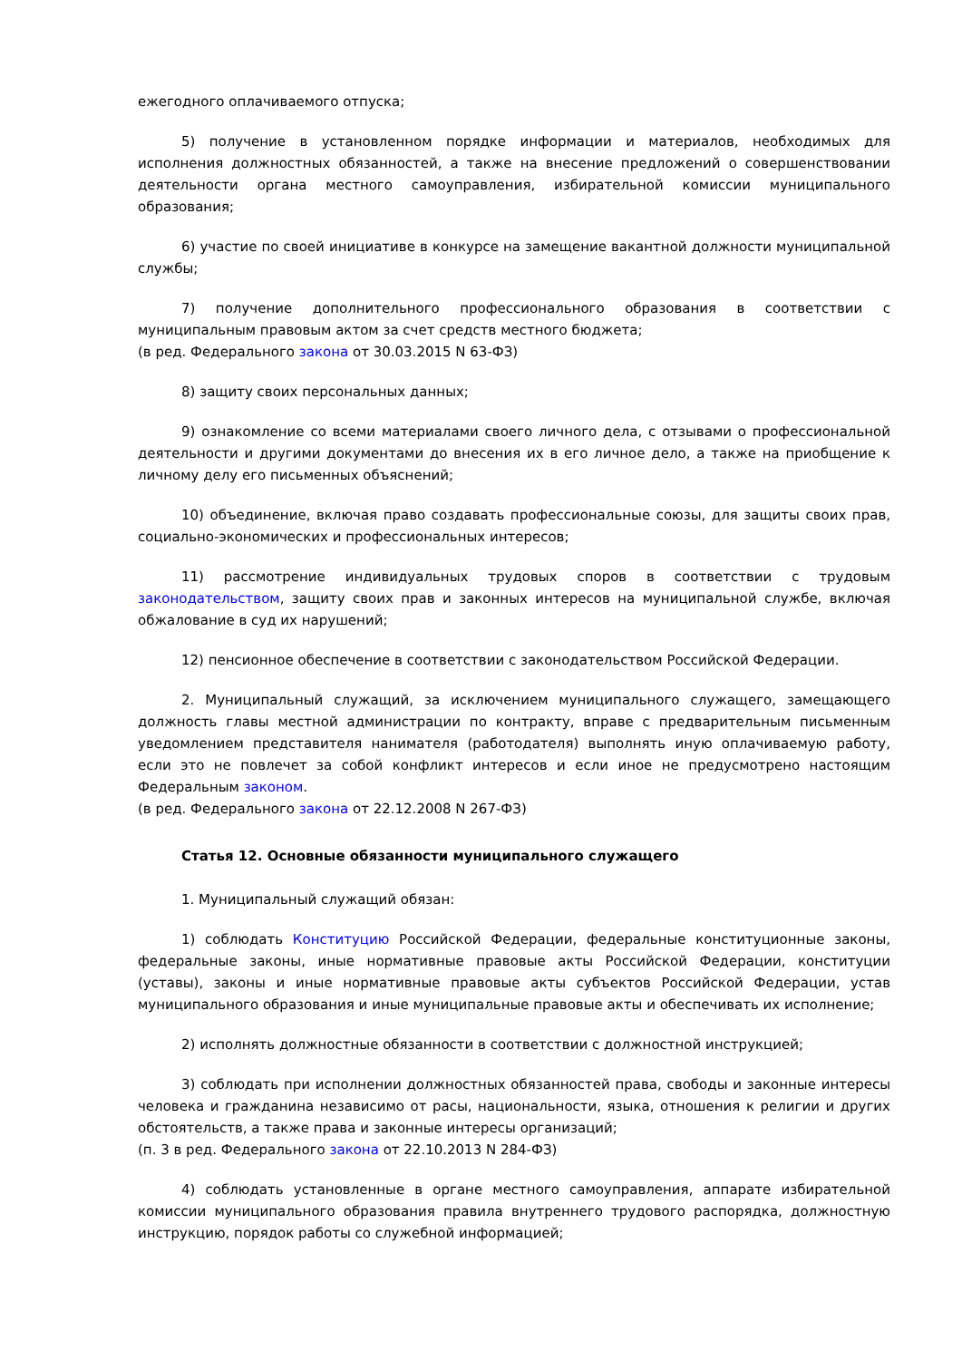ежегодного оплачиваемого отпуска;
5) получение в установленном порядке информации и материалов, необходимых для исполнения должностных обязанностей, а также на внесение предложений о совершенствовании деятельности органа местного самоуправления, избирательной комиссии муниципального образования;
6) участие по своей инициативе в конкурсе на замещение вакантной должности муниципальной службы;
7) получение дополнительного профессионального образования в соответствии с муниципальным правовым актом за счет средств местного бюджета;
(в ред. Федерального закона от 30.03.2015 N 63-ФЗ)
8) защиту своих персональных данных;
9) ознакомление со всеми материалами своего личного дела, с отзывами о профессиональной деятельности и другими документами до внесения их в его личное дело, а также на приобщение к личному делу его письменных объяснений;
10) объединение, включая право создавать профессиональные союзы, для защиты своих прав, социально-экономических и профессиональных интересов;
11) рассмотрение индивидуальных трудовых споров в соответствии с трудовым законодательством, защиту своих прав и законных интересов на муниципальной службе, включая обжалование в суд их нарушений;
12) пенсионное обеспечение в соответствии с законодательством Российской Федерации.
2. Муниципальный служащий, за исключением муниципального служащего, замещающего должность главы местной администрации по контракту, вправе с предварительным письменным уведомлением представителя нанимателя (работодателя) выполнять иную оплачиваемую работу, если это не повлечет за собой конфликт интересов и если иное не предусмотрено настоящим Федеральным законом.
(в ред. Федерального закона от 22.12.2008 N 267-ФЗ)
Статья 12. Основные обязанности муниципального служащего
1. Муниципальный служащий обязан:
1) соблюдать Конституцию Российской Федерации, федеральные конституционные законы, федеральные законы, иные нормативные правовые акты Российской Федерации, конституции (уставы), законы и иные нормативные правовые акты субъектов Российской Федерации, устав муниципального образования и иные муниципальные правовые акты и обеспечивать их исполнение;
2) исполнять должностные обязанности в соответствии с должностной инструкцией;
3) соблюдать при исполнении должностных обязанностей права, свободы и законные интересы человека и гражданина независимо от расы, национальности, языка, отношения к религии и других обстоятельств, а также права и законные интересы организаций;
(п. 3 в ред. Федерального закона от 22.10.2013 N 284-ФЗ)
4) соблюдать установленные в органе местного самоуправления, аппарате избирательной комиссии муниципального образования правила внутреннего трудового распорядка, должностную инструкцию, порядок работы со служебной информацией;